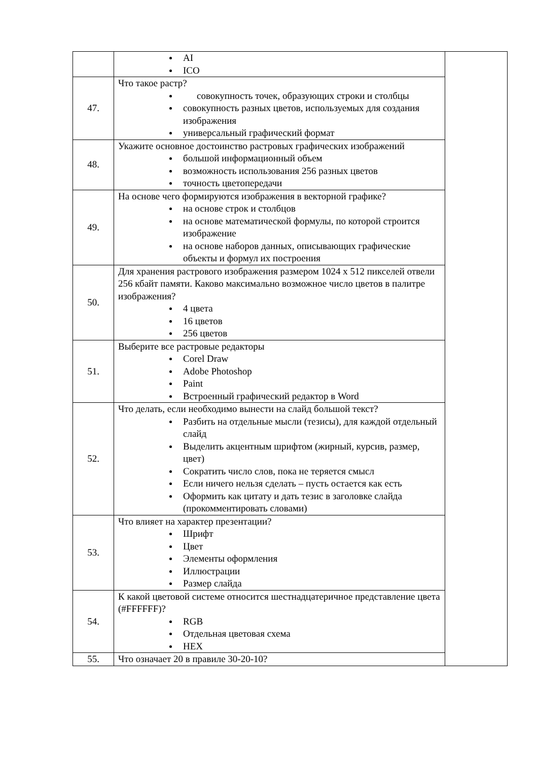| | AI ICO | |
| 47. | Что такое растр? совокупность точек, образующих строки и столбцы совокупность разных цветов, используемых для создания изображения универсальный графический формат | |
| 48. | Укажите основное достоинство растровых графических изображений большой информационный объем возможность использования 256 разных цветов точность цветопередачи | |
| 49. | На основе чего формируются изображения в векторной графике? на основе строк и столбцов на основе математической формулы, по которой строится изображение на основе наборов данных, описывающих графические объекты и формул их построения | |
| 50. | Для хранения растрового изображения размером 1024 x 512 пикселей отвели 256 кбайт памяти. Каково максимально возможное число цветов в палитре изображения? 4 цвета 16 цветов 256 цветов | |
| 51. | Выберите все растровые редакторы Corel Draw Adobe Photoshop Paint Встроенный графический редактор в Word | |
| 52. | Что делать, если необходимо вынести на слайд большой текст? Разбить на отдельные мысли (тезисы), для каждой отдельный слайд Выделить акцентным шрифтом (жирный, курсив, размер, цвет) Сократить число слов, пока не теряется смысл Если ничего нельзя сделать – пусть остается как есть Оформить как цитату и дать тезис в заголовке слайда (прокомментировать словами) | |
| 53. | Что влияет на характер презентации? Шрифт Цвет Элементы оформления Иллюстрации Размер слайда | |
| 54. | К какой цветовой системе относится шестнадцатеричное представление цвета (#FFFFFF)? RGB Отдельная цветовая схема HEX | |
| 55. | Что означает 20 в правиле 30-20-10? | |